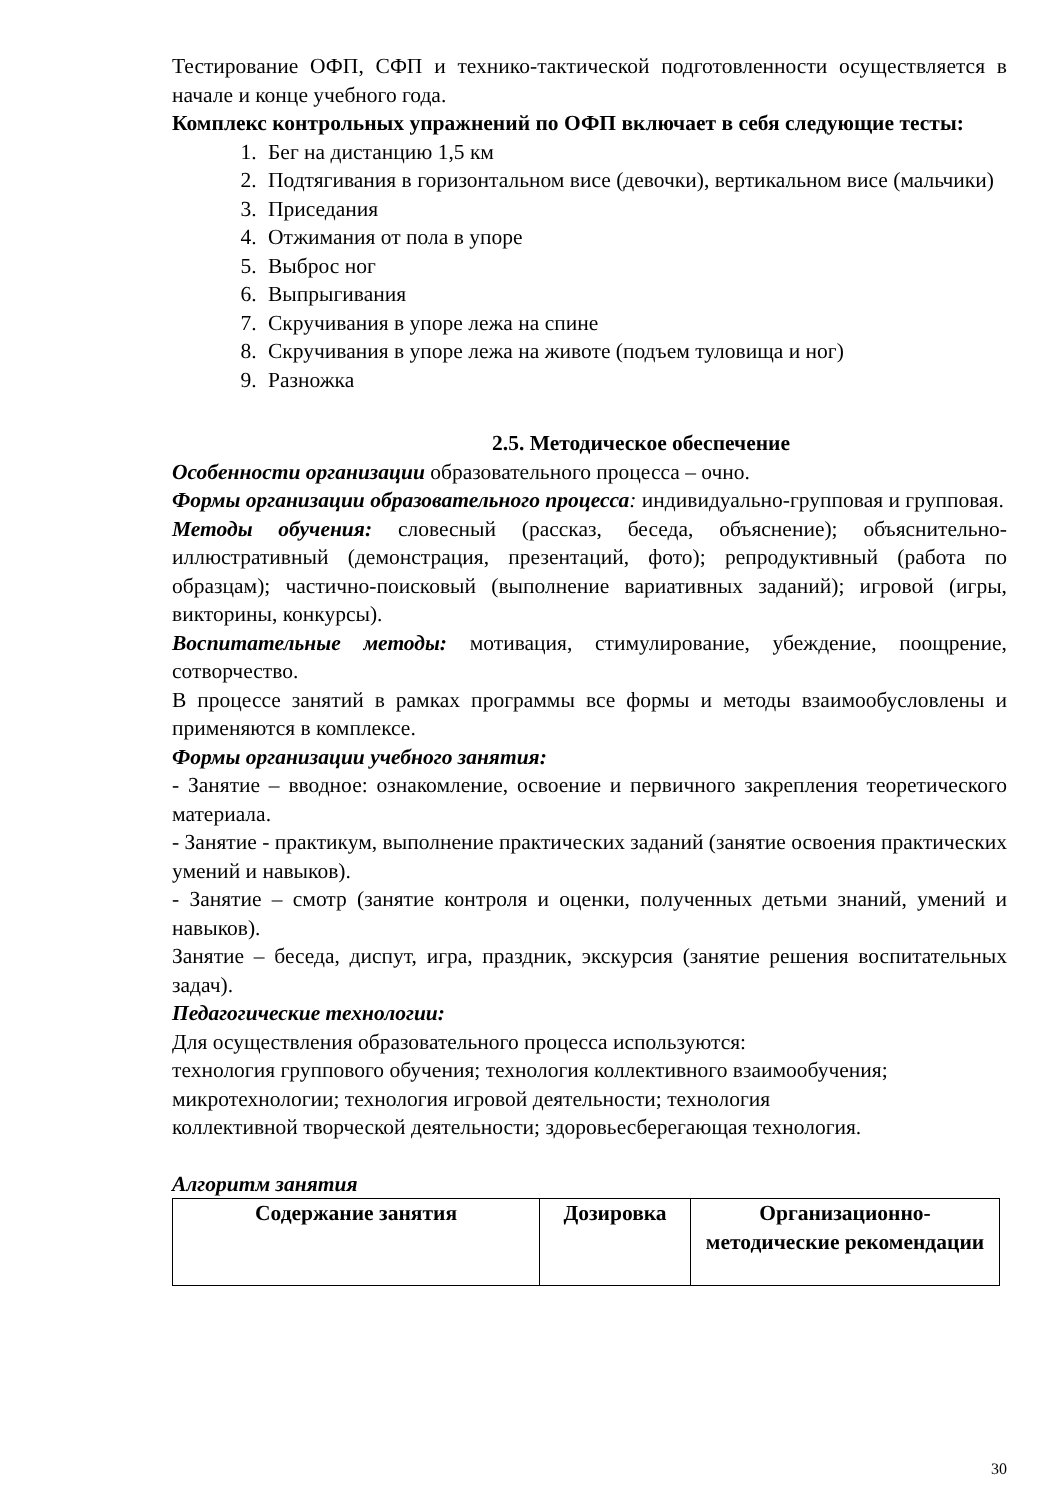Тестирование ОФП, СФП и технико-тактической подготовленности осуществляется в начале и конце учебного года.
Комплекс контрольных упражнений по ОФП включает в себя следующие тесты:
1. Бег на дистанцию 1,5 км
2. Подтягивания в горизонтальном висе (девочки), вертикальном висе (мальчики)
3. Приседания
4. Отжимания от пола в упоре
5. Выброс ног
6. Выпрыгивания
7. Скручивания в упоре лежа на спине
8. Скручивания в упоре лежа на животе (подъем туловища и ног)
9. Разножка
2.5. Методическое обеспечение
Особенности организации образовательного процесса – очно.
Формы организации образовательного процесса: индивидуально-групповая и групповая.
Методы обучения: словесный (рассказ, беседа, объяснение); объяснительно-иллюстративный (демонстрация, презентаций, фото); репродуктивный (работа по образцам); частично-поисковый (выполнение вариативных заданий); игровой (игры, викторины, конкурсы).
Воспитательные методы: мотивация, стимулирование, убеждение, поощрение, сотворчество.
В процессе занятий в рамках программы все формы и методы взаимообусловлены и применяются в комплексе.
Формы организации учебного занятия:
- Занятие – вводное: ознакомление, освоение и первичного закрепления теоретического материала.
- Занятие - практикум, выполнение практических заданий (занятие освоения практических умений и навыков).
- Занятие – смотр (занятие контроля и оценки, полученных детьми знаний, умений и навыков).
Занятие – беседа, диспут, игра, праздник, экскурсия (занятие решения воспитательных задач).
Педагогические технологии:
Для осуществления образовательного процесса используются:
технология группового обучения; технология коллективного взаимообучения; микротехнологии; технология игровой деятельности; технология
коллективной творческой деятельности; здоровьесберегающая технология.
Алгоритм занятия
| Содержание занятия | Дозировка | Организационно-методические рекомендации |
| --- | --- | --- |
30